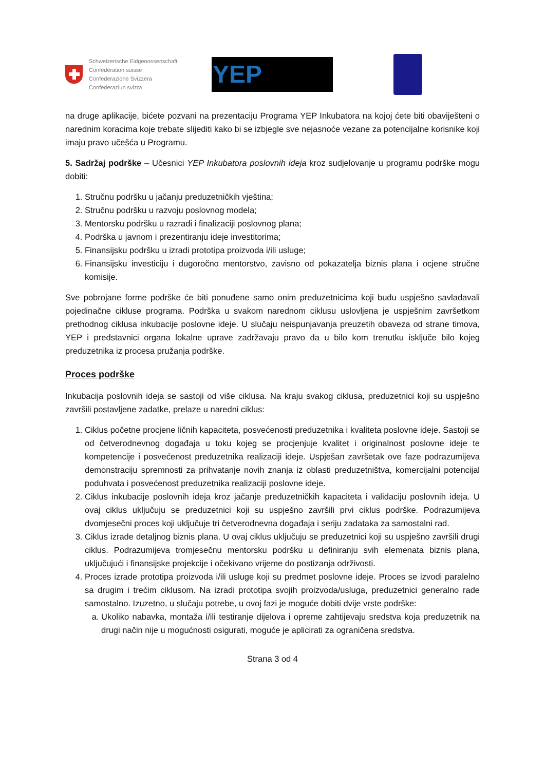Schweizerische Eidgenossenschaft
Confédération suisse
Confederazione Svizzera
Confederaziun svizra
YEP
na druge aplikacije, bićete pozvani na prezentaciju Programa YEP Inkubatora na kojoj ćete biti obaviješteni o narednim koracima koje trebate slijediti kako bi se izbjegle sve nejasnoće vezane za potencijalne korisnike koji imaju pravo učešća u Programu.
5. Sadržaj podrške – Učesnici YEP Inkubatora poslovnih ideja kroz sudjelovanje u programu podrške mogu dobiti:
1. Stručnu podršku u jačanju preduzetničkih vještina;
2. Stručnu podršku u razvoju poslovnog modela;
3. Mentorsku podršku u razradi i finalizaciji poslovnog plana;
4. Podrška u javnom i prezentiranju ideje investitorima;
5. Finansijsku podršku u izradi prototipa proizvoda i/ili usluge;
6. Finansijsku investiciju i dugoročno mentorstvo, zavisno od pokazatelja biznis plana i ocjene stručne komisije.
Sve pobrojane forme podrške će biti ponuđene samo onim preduzetnicima koji budu uspješno savladavali pojedinačne cikluse programa. Podrška u svakom narednom ciklusu uslovljena je uspješnim završetkom prethodnog ciklusa inkubacije poslovne ideje. U slučaju neispunjavanja preuzetih obaveza od strane timova, YEP i predstavnici organa lokalne uprave zadržavaju pravo da u bilo kom trenutku isključe bilo kojeg preduzetnika iz procesa pružanja podrške.
Proces podrške
Inkubacija poslovnih ideja se sastoji od više ciklusa. Na kraju svakog ciklusa, preduzetnici koji su uspješno završili postavljene zadatke, prelaze u naredni ciklus:
1. Ciklus početne procjene ličnih kapaciteta, posvećenosti preduzetnika i kvaliteta poslovne ideje. Sastoji se od četverodnevnog događaja u toku kojeg se procjenjuje kvalitet i originalnost poslovne ideje te kompetencije i posvećenost preduzetnika realizaciji ideje. Uspješan završetak ove faze podrazumijeva demonstraciju spremnosti za prihvatanje novih znanja iz oblasti preduzetništva, komercijalni potencijal poduhvata i posvećenost preduzetnika realizaciji poslovne ideje.
2. Ciklus inkubacije poslovnih ideja kroz jačanje preduzetničkih kapaciteta i validaciju poslovnih ideja. U ovaj ciklus uključuju se preduzetnici koji su uspješno završili prvi ciklus podrške. Podrazumijeva dvomjesečni proces koji uključuje tri četverodnevna događaja i seriju zadataka za samostalni rad.
3. Ciklus izrade detaljnog biznis plana. U ovaj ciklus uključuju se preduzetnici koji su uspješno završili drugi ciklus. Podrazumijeva tromjesečnu mentorsku podršku u definiranju svih elemenata biznis plana, uključujući i finansijske projekcije i očekivano vrijeme do postizanja održivosti.
4. Proces izrade prototipa proizvoda i/ili usluge koji su predmet poslovne ideje. Proces se izvodi paralelno sa drugim i trećim ciklusom. Na izradi prototipa svojih proizvoda/usluga, preduzetnici generalno rade samostalno. Izuzetno, u slučaju potrebe, u ovoj fazi je moguće dobiti dvije vrste podrške:
a. Ukoliko nabavka, montaža i/ili testiranje dijelova i opreme zahtijevaju sredstva koja preduzetnik na drugi način nije u mogućnosti osigurati, moguće je aplicirati za ograničena sredstva.
Strana 3 od 4